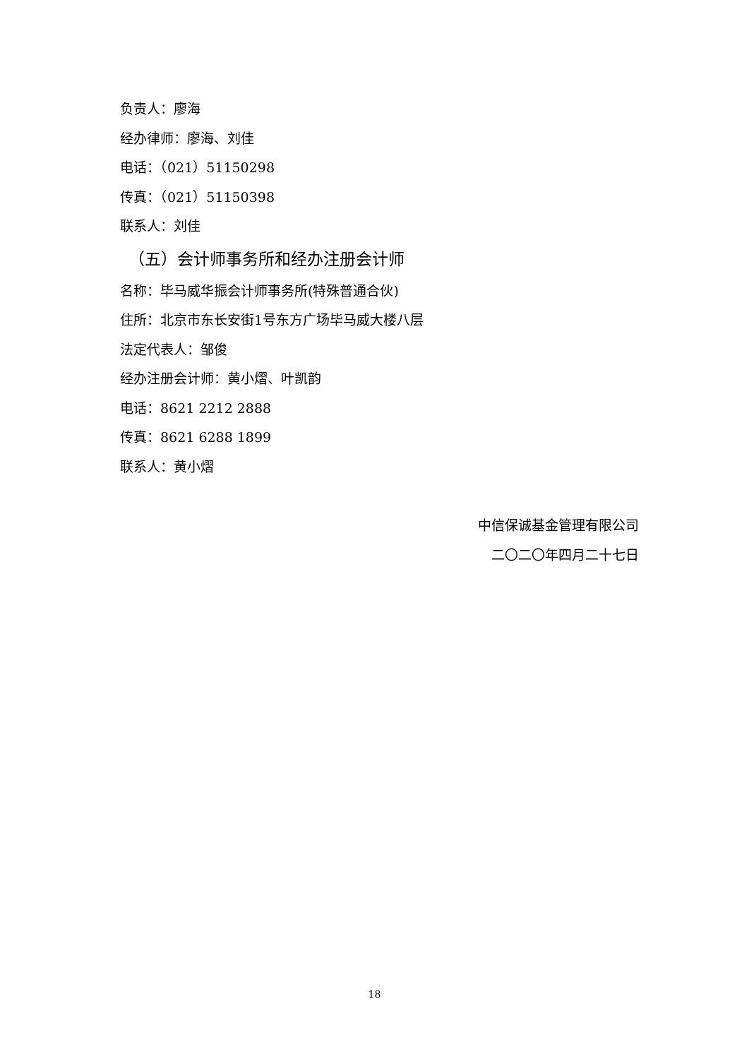负责人：廖海
经办律师：廖海、刘佳
电话：（021）51150298
传真：（021）51150398
联系人：刘佳
（五）会计师事务所和经办注册会计师
名称：毕马威华振会计师事务所(特殊普通合伙)
住所：北京市东长安街1号东方广场毕马威大楼八层
法定代表人：邹俊
经办注册会计师：黄小熠、叶凯韵
电话：8621 2212 2888
传真：8621 6288 1899
联系人：黄小熠
中信保诚基金管理有限公司
二〇二〇年四月二十七日
18